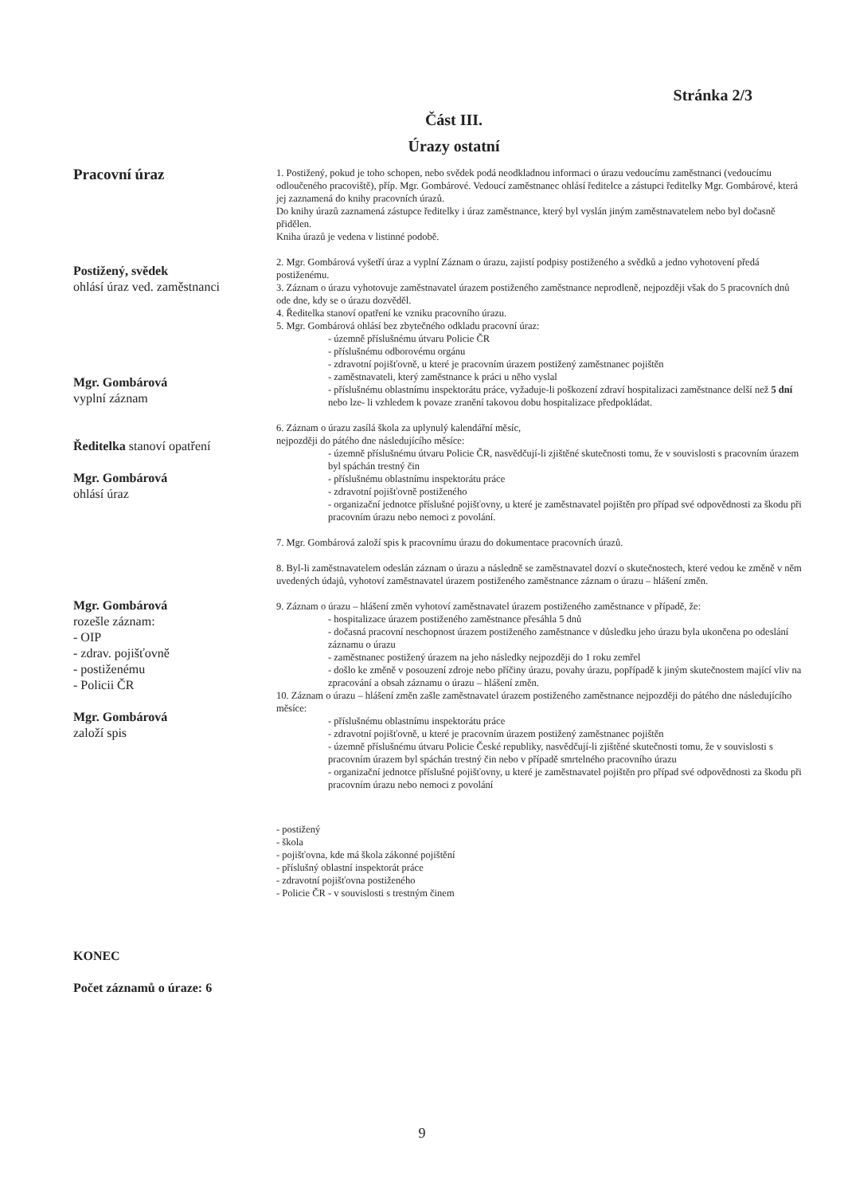Stránka 2/3
Část III.
Úrazy ostatní
Pracovní úraz
Postižený, svědek
ohlásí úraz ved. zaměstnanci
Mgr. Gombárová
vyplní záznam
Ředitelka stanoví opatření
Mgr. Gombárová
ohlásí úraz
Mgr. Gombárová
rozešle záznam:
- OIP
- zdrav. pojišťovně
- postiženému
- Policii ČR
Mgr. Gombárová
založí spis
KONEC
Počet záznamů o úraze: 6
1. Postižený, pokud je toho schopen, nebo svědek podá neodkladnou informaci o úrazu vedoucímu zaměstnanci (vedoucímu odloučeného pracoviště), příp. Mgr. Gombárové. Vedoucí zaměstnanec ohlásí ředitelce a zástupci ředitelky Mgr. Gombárové, která jej zaznamená do knihy pracovních úrazů.
Do knihy úrazů zaznamená zástupce ředitelky i úraz zaměstnance, který byl vyslán jiným zaměstnavatelem nebo byl dočasně přidělen.
Kniha úrazů je vedena v listinné podobě.
2. Mgr. Gombárová vyšetří úraz a vyplní Záznam o úrazu, zajistí podpisy postiženého a svědků a jedno vyhotovení předá postiženému.
3. Záznam o úrazu vyhotovuje zaměstnavatel úrazem postiženého zaměstnance neprodleně, nejpozději však do 5 pracovních dnů ode dne, kdy se o úrazu dozvěděl.
4. Ředitelka stanoví opatření ke vzniku pracovního úrazu.
5. Mgr. Gombárová ohlásí bez zbytečného odkladu pracovní úraz:
- územně příslušnému útvaru Policie ČR
- příslušnému odborovému orgánu
- zdravotní pojišťovně, u které je pracovním úrazem postižený zaměstnanec pojištěn
- zaměstnavateli, který zaměstnance k práci u něho vyslal
- příslušnému oblastnímu inspektorátu práce, vyžaduje-li poškození zdraví hospitalizaci zaměstnance delší než 5 dní nebo lze- li vzhledem k povaze zranění takovou dobu hospitalizace předpokládat.
6. Záznam o úrazu zasílá škola za uplynulý kalendářní měsíc,
nejpozději do pátého dne následujícího měsíce:
- územně příslušnému útvaru Policie ČR, nasvědčují-li zjištěné skutečnosti tomu, že v souvislosti s pracovním úrazem byl spáchán trestný čin
- příslušnému oblastnímu inspektorátu práce
- zdravotní pojišťovně postiženého
- organizační jednotce příslušné pojišťovny, u které je zaměstnavatel pojištěn pro případ své odpovědnosti za škodu při pracovním úrazu nebo nemoci z povolání.
7. Mgr. Gombárová založí spis k pracovnímu úrazu do dokumentace pracovních úrazů.
8. Byl-li zaměstnavatelem odeslán záznam o úrazu a následně se zaměstnavatel dozví o skutečnostech, které vedou ke změně v něm uvedených údajů, vyhotoví zaměstnavatel úrazem postiženého zaměstnance záznam o úrazu – hlášení změn.
9. Záznam o úrazu – hlášení změn vyhotoví zaměstnavatel úrazem postiženého zaměstnance v případě, že:
- hospitalizace úrazem postiženého zaměstnance přesáhla 5 dnů
- dočasná pracovní neschopnost úrazem postiženého zaměstnance v důsledku jeho úrazu byla ukončena po odeslání záznamu o úrazu
- zaměstnanec postižený úrazem na jeho následky nejpozději do 1 roku zemřel
- došlo ke změně v posouzení zdroje nebo příčiny úrazu, povahy úrazu, popřípadě k jiným skutečnostem mající vliv na zpracování a obsah záznamu o úrazu – hlášení změn.
10. Záznam o úrazu – hlášení změn zašle zaměstnavatel úrazem postiženého zaměstnance nejpozději do pátého dne následujícího měsíce:
- příslušnému oblastnímu inspektorátu práce
- zdravotní pojišťovně, u které je pracovním úrazem postižený zaměstnanec pojištěn
- územně příslušnému útvaru Policie České republiky, nasvědčují-li zjištěné skutečnosti tomu, že v souvislosti s pracovním úrazem byl spáchán trestný čin nebo v případě smrtelného pracovního úrazu
- organizační jednotce příslušné pojišťovny, u které je zaměstnavatel pojištěn pro případ své odpovědnosti za škodu při pracovním úrazu nebo nemoci z povolání
- postižený
- škola
- pojišťovna, kde má škola zákonné pojištění
- příslušný oblastní inspektorát práce
- zdravotní pojišťovna postiženého
- Policie ČR - v souvislosti s trestným činem
9